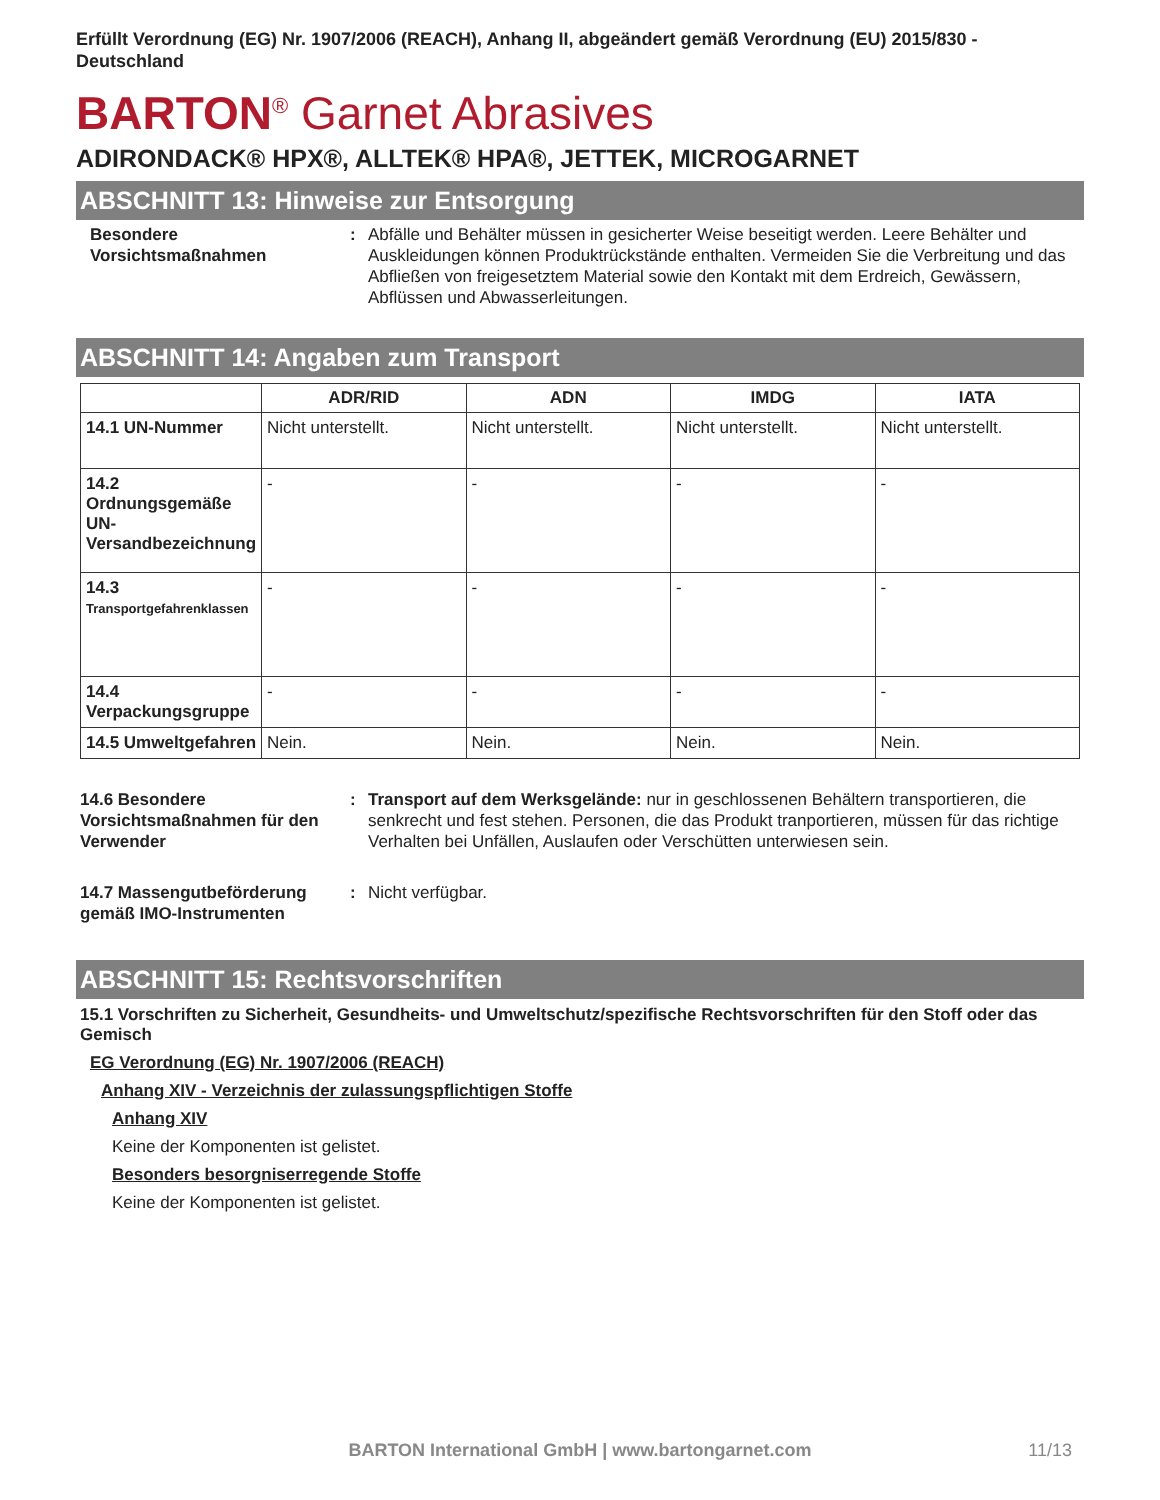Erfüllt Verordnung (EG) Nr. 1907/2006 (REACH), Anhang II, abgeändert gemäß Verordnung (EU) 2015/830 - Deutschland
BARTON<sup>®</sup> Garnet Abrasives
ADIRONDACK® HPX®, ALLTEK® HPA®, JETTEK, MICROGARNET
ABSCHNITT 13: Hinweise zur Entsorgung
Besondere Vorsichtsmaßnahmen
: Abfälle und Behälter müssen in gesicherter Weise beseitigt werden. Leere Behälter und Auskleidungen können Produktrückstände enthalten. Vermeiden Sie die Verbreitung und das Abfließen von freigesetztem Material sowie den Kontakt mit dem Erdreich, Gewässern, Abflüssen und Abwasserleitungen.
ABSCHNITT 14: Angaben zum Transport
| | ADR/RID | ADN | IMDG | IATA |
| --- | --- | --- | --- | --- |
| 14.1 UN-Nummer | Nicht unterstellt. | Nicht unterstellt. | Nicht unterstellt. | Nicht unterstellt. |
| 14.2 Ordnungsgemäße UN-Versandbezeichnung | - | - | - | - |
| 14.3 Transportgefahrenklassen | - | - | - | - |
| 14.4 Verpackungsgruppe | - | - | - | - |
| 14.5 Umweltgefahren | Nein. | Nein. | Nein. | Nein. |
14.6 Besondere Vorsichtsmaßnahmen für den Verwender
: Transport auf dem Werksgelände: nur in geschlossenen Behältern transportieren, die senkrecht und fest stehen. Personen, die das Produkt tranportieren, müssen für das richtige Verhalten bei Unfällen, Auslaufen oder Verschütten unterwiesen sein.
14.7 Massengutbeförderung gemäß IMO-Instrumenten
: Nicht verfügbar.
ABSCHNITT 15: Rechtsvorschriften
15.1 Vorschriften zu Sicherheit, Gesundheits- und Umweltschutz/spezifische Rechtsvorschriften für den Stoff oder das Gemisch
EG Verordnung (EG) Nr. 1907/2006 (REACH)
Anhang XIV - Verzeichnis der zulassungspflichtigen Stoffe
Anhang XIV
Keine der Komponenten ist gelistet.
Besonders besorgniserregende Stoffe
Keine der Komponenten ist gelistet.
BARTON International GmbH | www.bartongarnet.com 11/13